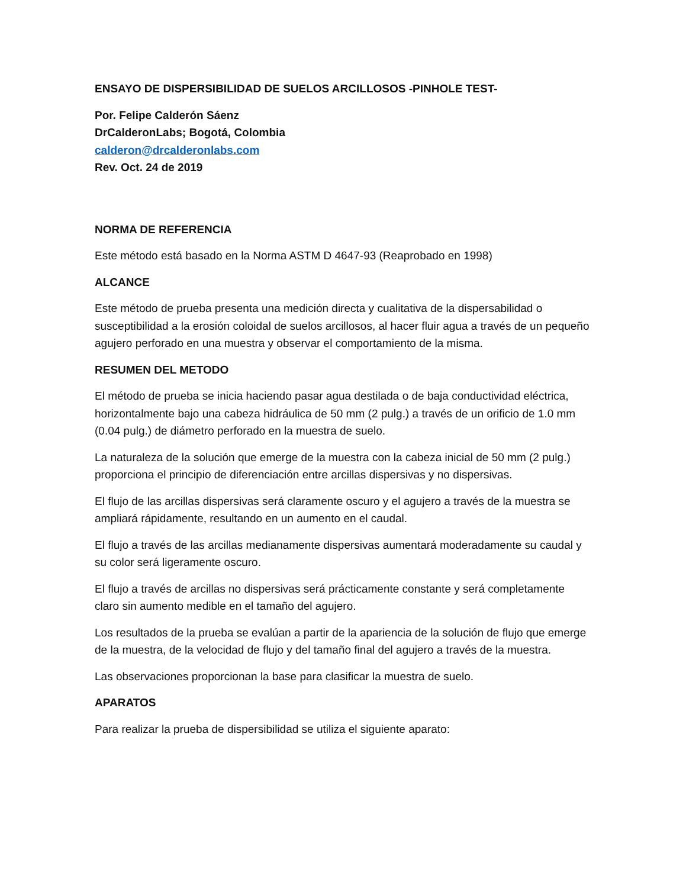ENSAYO DE DISPERSIBILIDAD DE SUELOS ARCILLOSOS -PINHOLE TEST-
Por. Felipe Calderón Sáenz
DrCalderonLabs; Bogotá, Colombia
calderon@drcalderonlabs.com
Rev. Oct. 24 de 2019
NORMA DE REFERENCIA
Este método está basado en la Norma ASTM D 4647-93 (Reaprobado en 1998)
ALCANCE
Este método de prueba presenta una medición directa y cualitativa de la dispersabilidad o susceptibilidad a la erosión coloidal de suelos arcillosos, al hacer fluir agua a través de un pequeño agujero perforado en una muestra y observar el comportamiento de la misma.
RESUMEN DEL METODO
El método de prueba se inicia haciendo pasar agua destilada o de baja conductividad eléctrica, horizontalmente bajo una cabeza hidráulica de 50 mm (2 pulg.) a través de un orificio de 1.0 mm (0.04 pulg.) de diámetro perforado en la muestra de suelo.
La naturaleza de la solución que emerge de la muestra con la cabeza inicial de 50 mm (2 pulg.) proporciona el principio de diferenciación entre arcillas dispersivas y no dispersivas.
El flujo de las arcillas dispersivas será claramente oscuro y el agujero a través de la muestra se ampliará rápidamente, resultando en un aumento en el caudal.
El flujo a través de las arcillas medianamente dispersivas aumentará moderadamente su caudal y su color será ligeramente oscuro.
El flujo a través de arcillas no dispersivas será prácticamente constante y será completamente claro sin aumento medible en el tamaño del agujero.
Los resultados de la prueba se evalúan a partir de la apariencia de la solución de flujo que emerge de la muestra, de la velocidad de flujo y del tamaño final del agujero a través de la muestra.
Las observaciones proporcionan la base para clasificar la muestra de suelo.
APARATOS
Para realizar la prueba de dispersibilidad se utiliza el siguiente aparato: